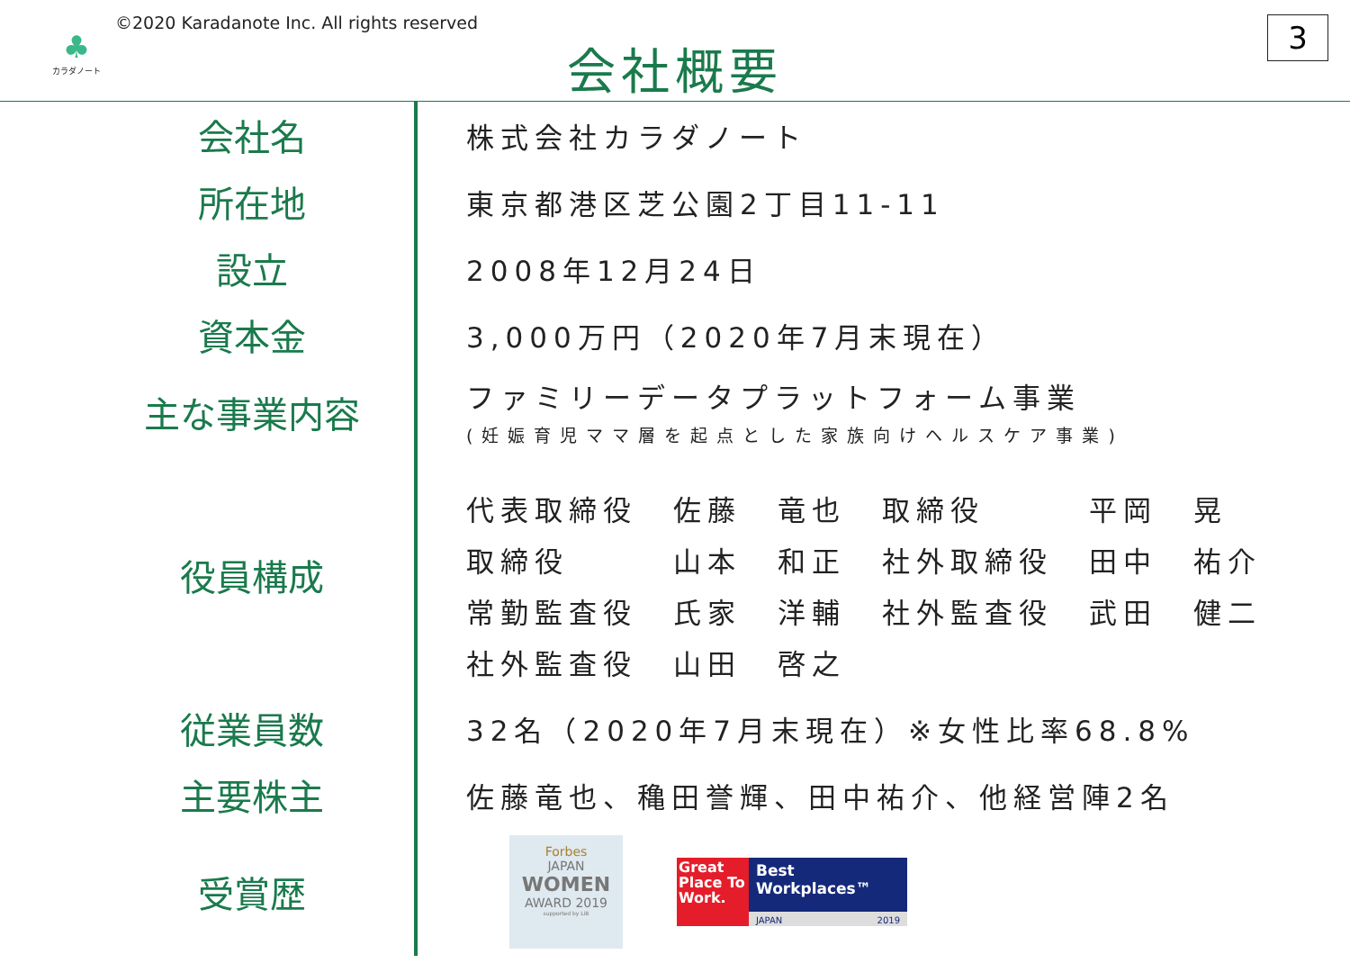♣
カラダノート
©2020 Karadanote Inc. All rights reserved
会社概要 3
| 会社名 | | 株式会社カラダノート |
| 所在地 | | 東京都港区芝公園2丁目11-11 |
| 設立 | | 2008年12月24日 |
| 資本金 | | 3,000万円（2020年7月末現在） |
| 主な事業内容 | | ファミリーデータプラットフォーム事業 (妊娠育児ママ層を起点とした家族向けヘルスケア事業) |
| 役員構成 | | / 代表取締役 / 佐藤 / 竜也 / 取締役 / 平岡 / 晃 / / 取締役 / 山本 / 和正 / 社外取締役 / 田中 / 祐介 / / 常勤監査役 / 氏家 / 洋輔 / 社外監査役 / 武田 / 健二 / / 社外監査役 / 山田 / 啓之 / / / / |
| 従業員数 | | 32名（2020年7月末現在）※女性比率68.8% |
| 主要株主 | | 佐藤竜也、穐田誉輝、田中祐介、他経営陣2名 |
| 受賞歴 | | Forbes JAPAN WOMEN AWARD 2019 supported by LiB Great Place To Work. Best Workplaces™ JAPAN 2019 |